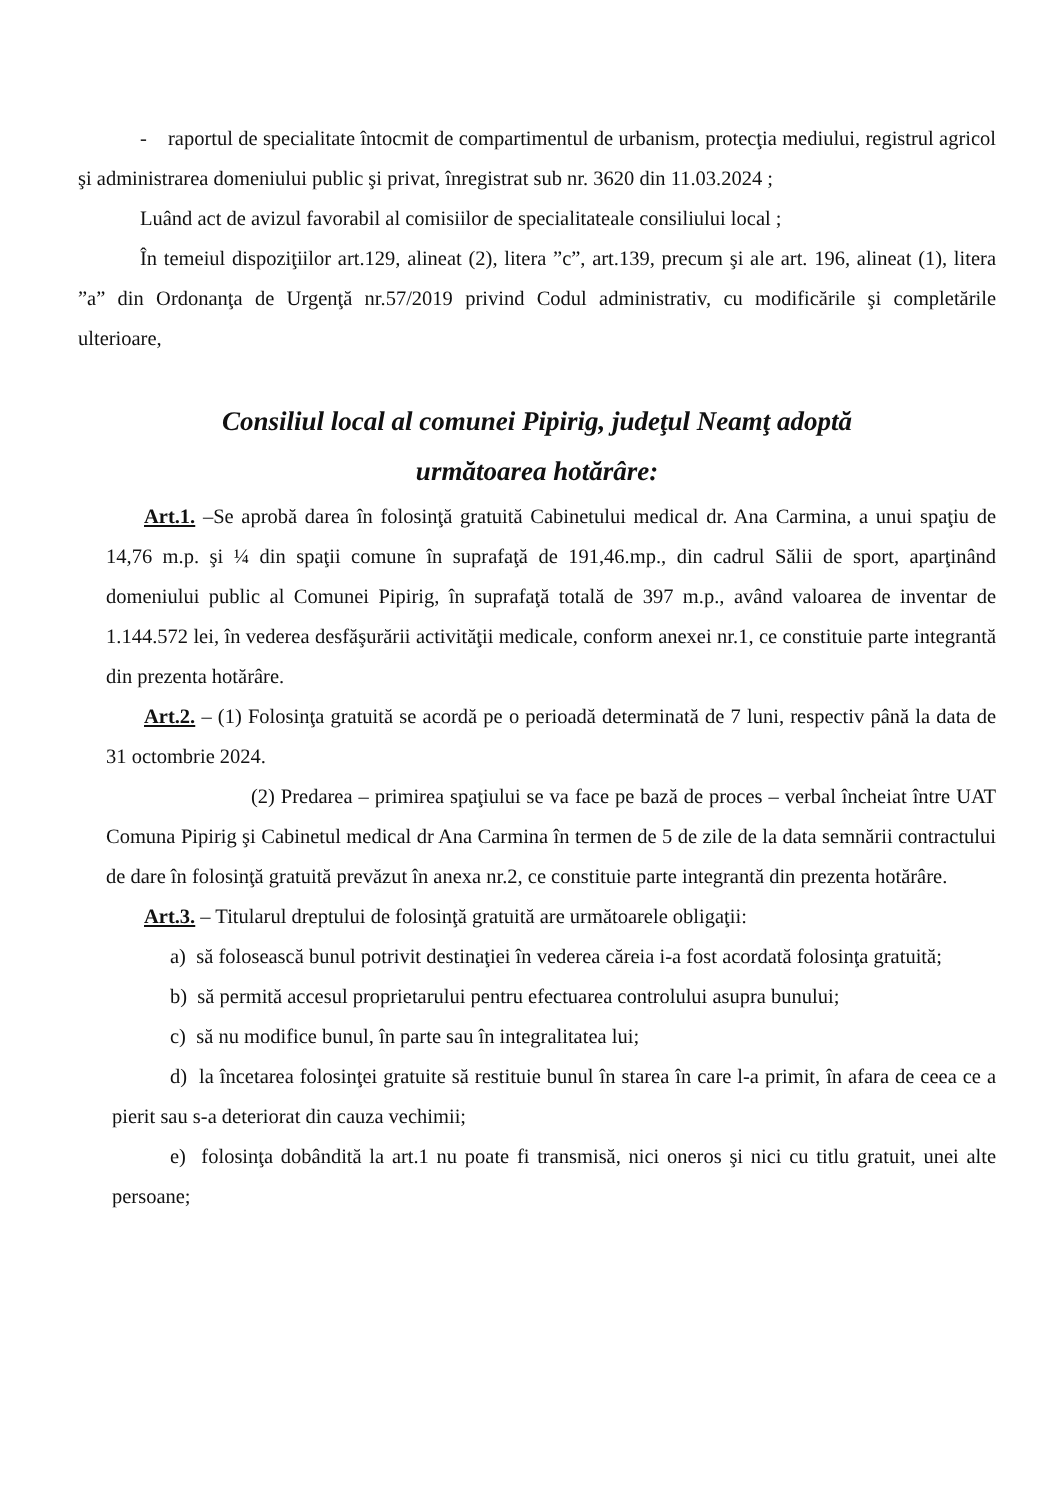- raportul de specialitate întocmit de compartimentul de urbanism, protecţia mediului, registrul agricol şi administrarea domeniului public şi privat, înregistrat sub nr. 3620 din 11.03.2024 ;
Luând act de avizul favorabil al comisiilor de specialitateale consiliului local ;
În temeiul dispoziţiilor art.129, alineat (2), litera ”c”, art.139, precum şi ale art. 196, alineat (1), litera ”a” din Ordonanţa de Urgenţă nr.57/2019 privind Codul administrativ, cu modificările şi completările ulterioare,
Consiliul local al comunei Pipirig, judeţul Neamţ adoptă
următoarea hotărâre:
Art.1. –Se aprobă darea în folosinţă gratuită Cabinetului medical dr. Ana Carmina, a unui spaţiu de 14,76 m.p. şi ¼ din spaţii comune în suprafaţă de 191,46.mp., din cadrul Sălii de sport, aparţinând domeniului public al Comunei Pipirig, în suprafaţă totală de 397 m.p., având valoarea de inventar de 1.144.572 lei, în vederea desfăşurării activităţii medicale, conform anexei nr.1, ce constituie parte integrantă din prezenta hotărâre.
Art.2. – (1) Folosinţa gratuită se acordă pe o perioadă determinată de 7 luni, respectiv până la data de 31 octombrie 2024.
(2) Predarea – primirea spaţiului se va face pe bază de proces – verbal încheiat între UAT Comuna Pipirig şi Cabinetul medical dr Ana Carmina în termen de 5 de zile de la data semnării contractului de dare în folosinţă gratuită prevăzut în anexa nr.2, ce constituie parte integrantă din prezenta hotărâre.
Art.3. – Titularul dreptului de folosinţă gratuită are următoarele obligaţii:
a) să folosească bunul potrivit destinaţiei în vederea căreia i-a fost acordată folosinţa gratuită;
b) să permită accesul proprietarului pentru efectuarea controlului asupra bunului;
c) să nu modifice bunul, în parte sau în integralitatea lui;
d) la încetarea folosinţei gratuite să restituie bunul în starea în care l-a primit, în afara de ceea ce a pierit sau s-a deteriorat din cauza vechimii;
e) folosinţa dobândită la art.1 nu poate fi transmisă, nici oneros şi nici cu titlu gratuit, unei alte persoane;